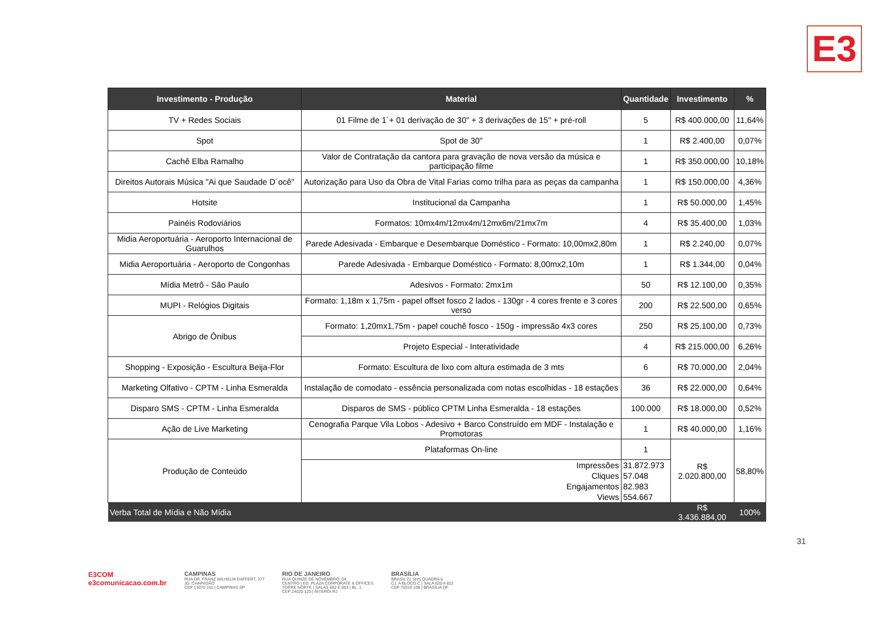E3
| Investimento - Produção | Material | Quantidade | Investimento | % |
| --- | --- | --- | --- | --- |
| TV + Redes Sociais | 01 Filme de 1´+ 01 derivação de 30" + 3 derivações de 15" + pré-roll | 5 | R$ 400.000,00 | 11,64% |
| Spot | Spot de 30" | 1 | R$ 2.400,00 | 0,07% |
| Cachê Elba Ramalho | Valor de Contratação da cantora para gravação de nova versão da música e participação filme | 1 | R$ 350.000,00 | 10,18% |
| Direitos Autorais Música "Ai que Saudade D´ocê" | Autorização para Uso da Obra de Vital Farias como trilha para as peças da campanha | 1 | R$ 150.000,00 | 4,36% |
| Hotsite | Institucional da Campanha | 1 | R$ 50.000,00 | 1,45% |
| Painéis Rodoviários | Formatos: 10mx4m/12mx4m/12mx6m/21mx7m | 4 | R$ 35.400,00 | 1,03% |
| Midia Aeroportuária - Aeroporto Internacional de Guarulhos | Parede Adesivada - Embarque e Desembarque Doméstico - Formato: 10,00mx2,80m | 1 | R$ 2.240,00 | 0,07% |
| Midia Aeroportuária - Aeroporto de Congonhas | Parede Adesivada - Embarque Doméstico - Formato: 8,00mx2,10m | 1 | R$ 1.344,00 | 0,04% |
| Mídia Metrô - São Paulo | Adesivos - Formato: 2mx1m | 50 | R$ 12.100,00 | 0,35% |
| MUPI - Relógios Digitais | Formato: 1,18m x 1,75m - papel offset fosco 2 lados - 130gr - 4 cores frente e 3 cores verso | 200 | R$ 22.500,00 | 0,65% |
| Abrigo de Ônibus | Formato: 1,20mx1,75m - papel couchê fosco - 150g - impressão 4x3 cores | 250 | R$ 25.100,00 | 0,73% |
| | Projeto Especial - Interatividade | 4 | R$ 215.000,00 | 6,26% |
| Shopping - Exposição - Escultura Beija-Flor | Formato: Escultura de lixo com altura estimada de 3 mts | 6 | R$ 70.000,00 | 2,04% |
| Marketing Olfativo - CPTM - Linha Esmeralda | Instalação de comodato - essência personalizada com notas escolhidas - 18 estações | 36 | R$ 22.000,00 | 0,64% |
| Disparo SMS - CPTM - Linha Esmeralda | Disparos de SMS - público CPTM Linha Esmeralda - 18 estações | 100.000 | R$ 18.000,00 | 0,52% |
| Ação de Live Marketing | Cenografia Parque Vila Lobos - Adesivo + Barco Construído em MDF - Instalação e Promotoras | 1 | R$ 40.000,00 | 1,16% |
| Produção de Conteúdo | Plataformas On-line | 1 | R$ 2.020.800,00 | 58,80% |
| | Impressões Cliques Engajamentos Views | 31.872.973 57.048 82.983 554.667 | | |
| Verba Total de Mídia e Não Mídia | | | R$ 3.436.884,00 | 100% |
31
E3COM
e3comunicacao.com.br
CAMPINAS
RUA DR. FRANZ WILHELM DAFFERT, 377
JD. CHAPADÃO
CEP 13070 161 | CAMPINAS SP
RIO DE JANEIRO
RUA QUINZE DE NOVEMBRO, 04
CENTRO | ED. PLAZA CORPORATE & OFFICES
TORRE NORTE | SALAS 602 E 603 | BL. 1
CEP 24020 125 | NITERÓI RJ
BRASÍLIA
BRASIL 21 SHS QUADRA 6
CJ. A BLOCO C | SALA 820 A 822
CEP 70316 109 | BRASÍLIA DF